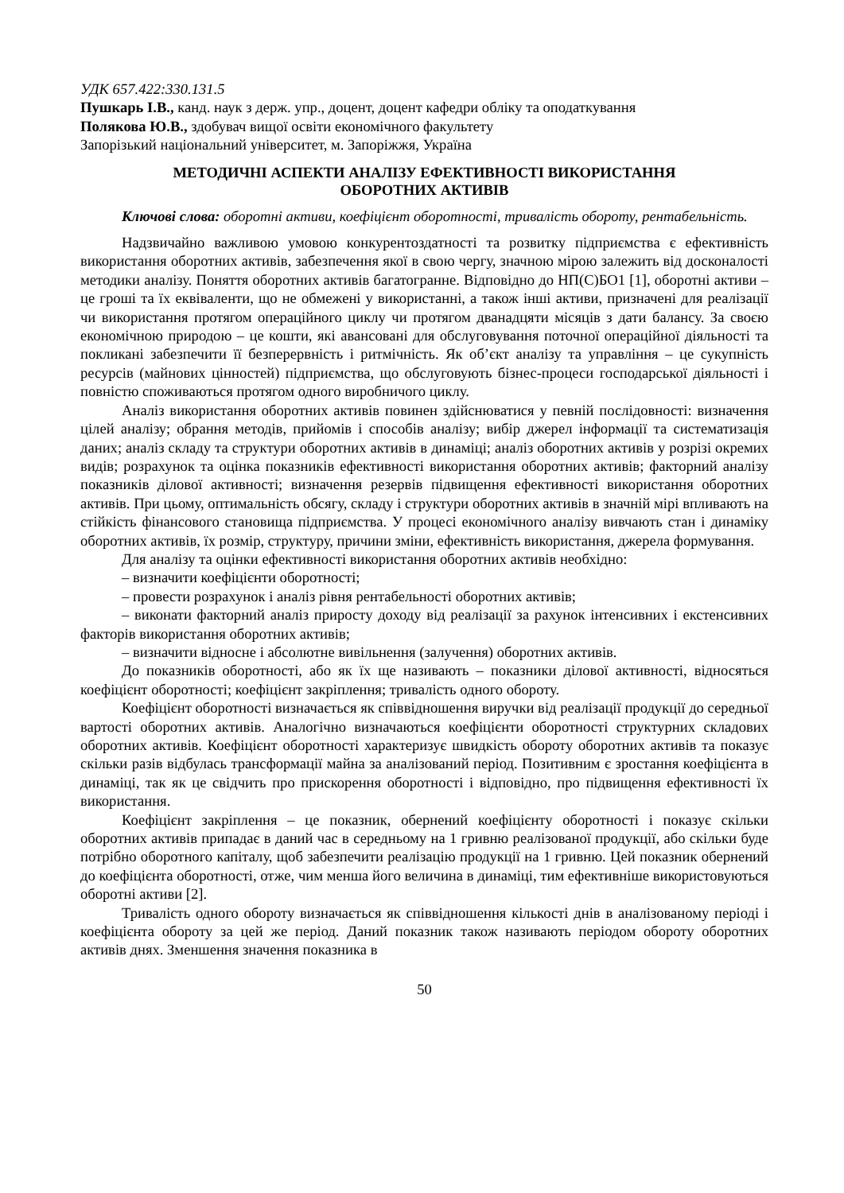УДК 657.422:330.131.5
Пушкарь І.В., канд. наук з держ. упр., доцент, доцент кафедри обліку та оподаткування
Полякова Ю.В., здобувач вищої освіти економічного факультету
Запорізький національний університет, м. Запоріжжя, Україна
МЕТОДИЧНІ АСПЕКТИ АНАЛІЗУ ЕФЕКТИВНОСТІ ВИКОРИСТАННЯ
ОБОРОТНИХ АКТИВІВ
Ключові слова: оборотні активи, коефіцієнт оборотності, тривалість обороту, рентабельність.
Надзвичайно важливою умовою конкурентоздатності та розвитку підприємства є ефективність використання оборотних активів, забезпечення якої в свою чергу, значною мірою залежить від досконалості методики аналізу. Поняття оборотних активів багатогранне. Відповідно до НП(С)БО1 [1], оборотні активи – це гроші та їх еквіваленти, що не обмежені у використанні, а також інші активи, призначені для реалізації чи використання протягом операційного циклу чи протягом дванадцяти місяців з дати балансу. За своєю економічною природою – це кошти, які авансовані для обслуговування поточної операційної діяльності та покликані забезпечити її безперервність і ритмічність. Як об’єкт аналізу та управління – це сукупність ресурсів (майнових цінностей) підприємства, що обслуговують бізнес-процеси господарської діяльності і повністю споживаються протягом одного виробничого циклу.
Аналіз використання оборотних активів повинен здійснюватися у певній послідовності: визначення цілей аналізу; обрання методів, прийомів і способів аналізу; вибір джерел інформації та систематизація даних; аналіз складу та структури оборотних активів в динаміці; аналіз оборотних активів у розрізі окремих видів; розрахунок та оцінка показників ефективності використання оборотних активів; факторний аналізу показників ділової активності; визначення резервів підвищення ефективності використання оборотних активів. При цьому, оптимальність обсягу, складу і структури оборотних активів в значній мірі впливають на стійкість фінансового становища підприємства. У процесі економічного аналізу вивчають стан і динаміку оборотних активів, їх розмір, структуру, причини зміни, ефективність використання, джерела формування.
Для аналізу та оцінки ефективності використання оборотних активів необхідно:
– визначити коефіцієнти оборотності;
– провести розрахунок і аналіз рівня рентабельності оборотних активів;
– виконати факторний аналіз приросту доходу від реалізації за рахунок інтенсивних і екстенсивних факторів використання оборотних активів;
– визначити відносне і абсолютне вивільнення (залучення) оборотних активів.
До показників оборотності, або як їх ще називають – показники ділової активності, відносяться коефіцієнт оборотності; коефіцієнт закріплення; тривалість одного обороту.
Коефіцієнт оборотності визначається як співвідношення виручки від реалізації продукції до середньої вартості оборотних активів. Аналогічно визначаються коефіцієнти оборотності структурних складових оборотних активів. Коефіцієнт оборотності характеризує швидкість обороту оборотних активів та показує скільки разів відбулась трансформації майна за аналізований період. Позитивним є зростання коефіцієнта в динаміці, так як це свідчить про прискорення оборотності і відповідно, про підвищення ефективності їх використання.
Коефіцієнт закріплення – це показник, обернений коефіцієнту оборотності і показує скільки оборотних активів припадає в даний час в середньому на 1 гривню реалізованої продукції, або скільки буде потрібно оборотного капіталу, щоб забезпечити реалізацію продукції на 1 гривню. Цей показник обернений до коефіцієнта оборотності, отже, чим менша його величина в динаміці, тим ефективніше використовуються оборотні активи [2].
Тривалість одного обороту визначається як співвідношення кількості днів в аналізованому періоді і коефіцієнта обороту за цей же період. Даний показник також називають періодом обороту оборотних активів днях. Зменшення значення показника в
50